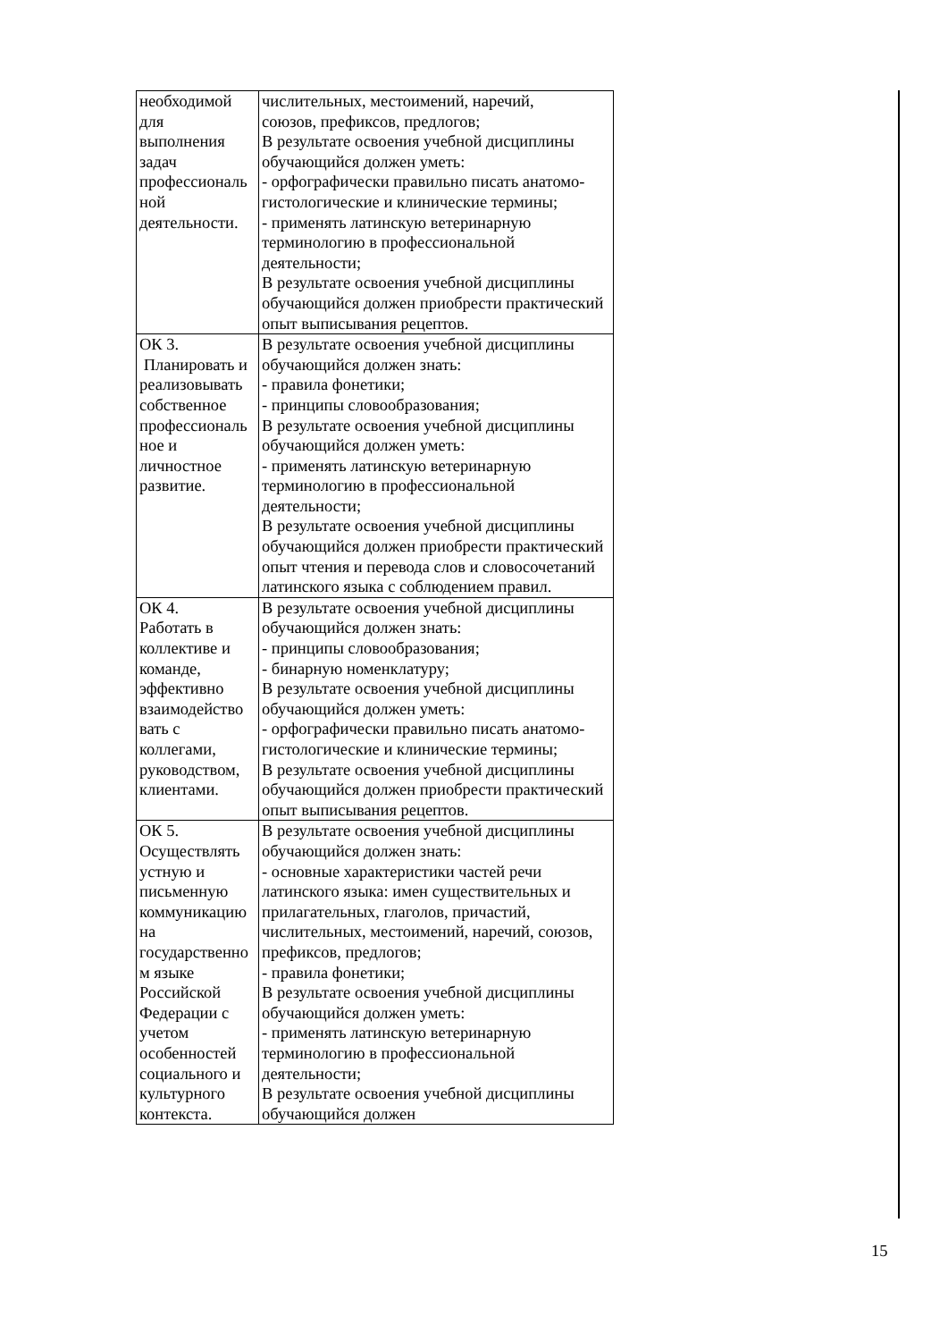| необходимой для выполнения задач профессиональ ной деятельности. | числительных, местоимений, наречий, союзов, префиксов, предлогов; В результате освоения учебной дисциплины обучающийся должен уметь: - орфографически правильно писать анатомо-гистологические и клинические термины; - применять латинскую ветеринарную терминологию в профессиональной деятельности; В результате освоения учебной дисциплины обучающийся должен приобрести практический опыт выписывания рецептов. |
| ОК 3. Планировать и реализовывать собственное профессиональ ное и личностное развитие. | В результате освоения учебной дисциплины обучающийся должен знать: - правила фонетики; - принципы словообразования; В результате освоения учебной дисциплины обучающийся должен уметь: - применять латинскую ветеринарную терминологию в профессиональной деятельности; В результате освоения учебной дисциплины обучающийся должен приобрести практический опыт чтения и перевода слов и словосочетаний латинского языка с соблюдением правил. |
| ОК 4. Работать в коллективе и команде, эффективно взаимодейство вать с коллегами, руководством, клиентами. | В результате освоения учебной дисциплины обучающийся должен знать: - принципы словообразования; - бинарную номенклатуру; В результате освоения учебной дисциплины обучающийся должен уметь: - орфографически правильно писать анатомо-гистологические и клинические термины; В результате освоения учебной дисциплины обучающийся должен приобрести практический опыт выписывания рецептов. |
| ОК 5. Осуществлять устную и письменную коммуникацию на государственно м языке Российской Федерации с учетом особенностей социального и культурного контекста. | В результате освоения учебной дисциплины обучающийся должен знать: - основные характеристики частей речи латинского языка: имен существительных и прилагательных, глаголов, причастий, числительных, местоимений, наречий, союзов, префиксов, предлогов; - правила фонетики; В результате освоения учебной дисциплины обучающийся должен уметь: - применять латинскую ветеринарную терминологию в профессиональной деятельности; В результате освоения учебной дисциплины обучающийся должен |
15